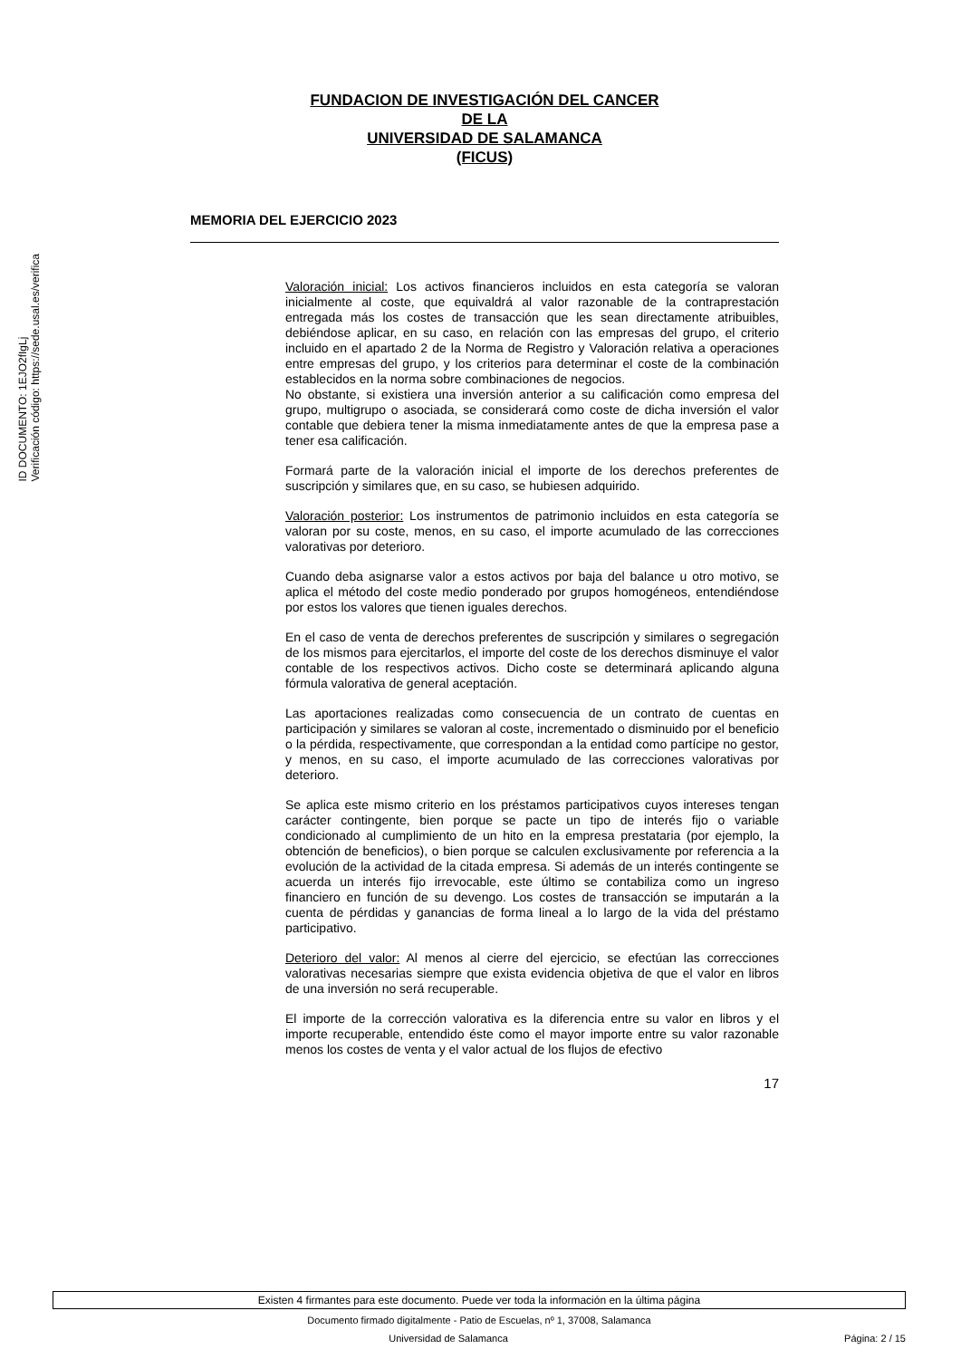ID DOCUMENTO: 1EJO2fIgLj
Verificación código: https://sede.usal.es/verifica
FUNDACION DE INVESTIGACIÓN DEL CANCER
DE LA
UNIVERSIDAD DE SALAMANCA
(FICUS)
MEMORIA DEL EJERCICIO 2023
Valoración inicial: Los activos financieros incluidos en esta categoría se valoran inicialmente al coste, que equivaldrá al valor razonable de la contraprestación entregada más los costes de transacción que les sean directamente atribuibles, debiéndose aplicar, en su caso, en relación con las empresas del grupo, el criterio incluido en el apartado 2 de la Norma de Registro y Valoración relativa a operaciones entre empresas del grupo, y los criterios para determinar el coste de la combinación establecidos en la norma sobre combinaciones de negocios.
No obstante, si existiera una inversión anterior a su calificación como empresa del grupo, multigrupo o asociada, se considerará como coste de dicha inversión el valor contable que debiera tener la misma inmediatamente antes de que la empresa pase a tener esa calificación.
Formará parte de la valoración inicial el importe de los derechos preferentes de suscripción y similares que, en su caso, se hubiesen adquirido.
Valoración posterior: Los instrumentos de patrimonio incluidos en esta categoría se valoran por su coste, menos, en su caso, el importe acumulado de las correcciones valorativas por deterioro.
Cuando deba asignarse valor a estos activos por baja del balance u otro motivo, se aplica el método del coste medio ponderado por grupos homogéneos, entendiéndose por estos los valores que tienen iguales derechos.
En el caso de venta de derechos preferentes de suscripción y similares o segregación de los mismos para ejercitarlos, el importe del coste de los derechos disminuye el valor contable de los respectivos activos. Dicho coste se determinará aplicando alguna fórmula valorativa de general aceptación.
Las aportaciones realizadas como consecuencia de un contrato de cuentas en participación y similares se valoran al coste, incrementado o disminuido por el beneficio o la pérdida, respectivamente, que correspondan a la entidad como partícipe no gestor, y menos, en su caso, el importe acumulado de las correcciones valorativas por deterioro.
Se aplica este mismo criterio en los préstamos participativos cuyos intereses tengan carácter contingente, bien porque se pacte un tipo de interés fijo o variable condicionado al cumplimiento de un hito en la empresa prestataria (por ejemplo, la obtención de beneficios), o bien porque se calculen exclusivamente por referencia a la evolución de la actividad de la citada empresa. Si además de un interés contingente se acuerda un interés fijo irrevocable, este último se contabiliza como un ingreso financiero en función de su devengo. Los costes de transacción se imputarán a la cuenta de pérdidas y ganancias de forma lineal a lo largo de la vida del préstamo participativo.
Deterioro del valor: Al menos al cierre del ejercicio, se efectúan las correcciones valorativas necesarias siempre que exista evidencia objetiva de que el valor en libros de una inversión no será recuperable.
El importe de la corrección valorativa es la diferencia entre su valor en libros y el importe recuperable, entendido éste como el mayor importe entre su valor razonable menos los costes de venta y el valor actual de los flujos de efectivo
17
Existen 4 firmantes para este documento. Puede ver toda la información en la última página
Documento firmado digitalmente - Patio de Escuelas, nº 1, 37008, Salamanca
Universidad de Salamanca Página: 2 / 15